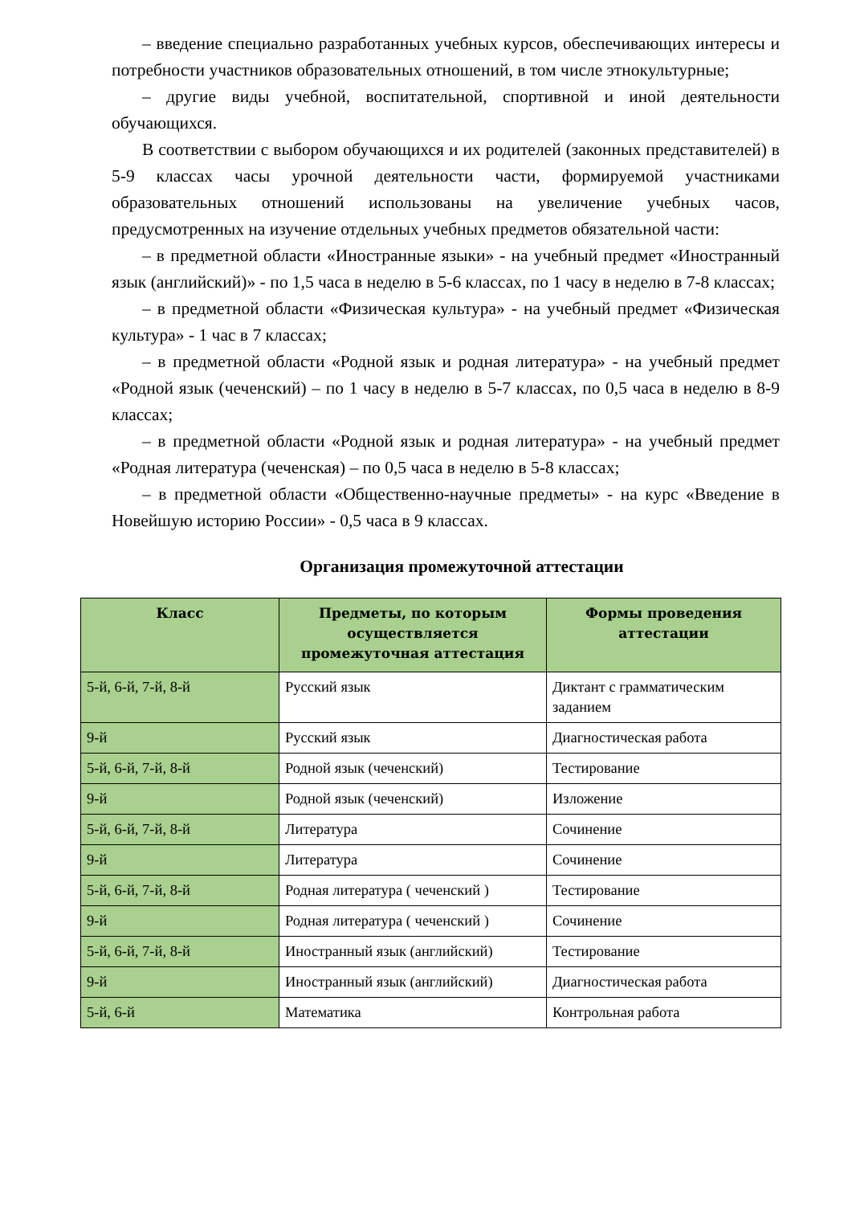– введение специально разработанных учебных курсов, обеспечивающих интересы и потребности участников образовательных отношений, в том числе этнокультурные;
– другие виды учебной, воспитательной, спортивной и иной деятельности обучающихся.
В соответствии с выбором обучающихся и их родителей (законных представителей) в 5-9 классах часы урочной деятельности части, формируемой участниками образовательных отношений использованы на увеличение учебных часов, предусмотренных на изучение отдельных учебных предметов обязательной части:
– в предметной области «Иностранные языки» - на учебный предмет «Иностранный язык (английский)» - по 1,5 часа в неделю в 5-6 классах, по 1 часу в неделю в 7-8 классах;
– в предметной области «Физическая культура» - на учебный предмет «Физическая культура» - 1 час в 7 классах;
– в предметной области «Родной язык и родная литература» - на учебный предмет «Родной язык (чеченский) – по 1 часу в неделю в 5-7 классах, по 0,5 часа в неделю в 8-9 классах;
– в предметной области «Родной язык и родная литература» - на учебный предмет «Родная литература (чеченская) – по 0,5 часа в неделю в 5-8 классах;
– в предметной области «Общественно-научные предметы» - на курс «Введение в Новейшую историю России» - 0,5 часа в 9 классах.
Организация промежуточной аттестации
| Класс | Предметы, по которым осуществляется промежуточная аттестация | Формы проведения аттестации |
| --- | --- | --- |
| 5-й, 6-й, 7-й, 8-й | Русский язык | Диктант с грамматическим заданием |
| 9-й | Русский язык | Диагностическая работа |
| 5-й, 6-й, 7-й, 8-й | Родной язык (чеченский) | Тестирование |
| 9-й | Родной язык (чеченский) | Изложение |
| 5-й, 6-й, 7-й, 8-й | Литература | Сочинение |
| 9-й | Литература | Сочинение |
| 5-й, 6-й, 7-й, 8-й | Родная литература ( чеченский ) | Тестирование |
| 9-й | Родная литература ( чеченский ) | Сочинение |
| 5-й, 6-й, 7-й, 8-й | Иностранный язык (английский) | Тестирование |
| 9-й | Иностранный язык (английский) | Диагностическая работа |
| 5-й, 6-й | Математика | Контрольная работа |